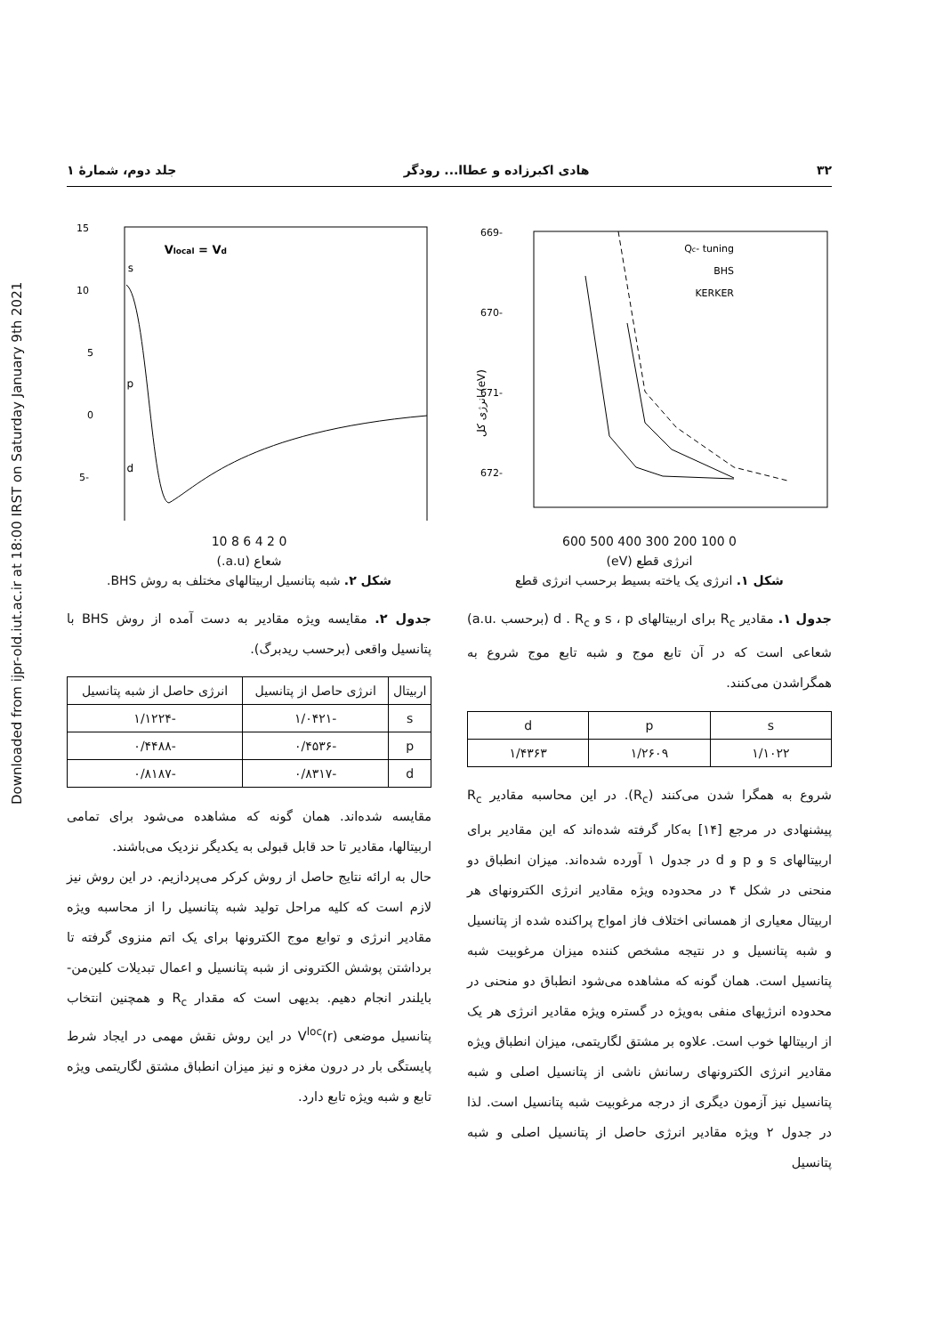Downloaded from ijpr-old.iut.ac.ir at 18:00 IRST on Saturday January 9th 2021
۳۲ هادی اکبرزاده و عطاا... رودگر جلد دوم، شمارهٔ ۱
-669
-670
-671
-672
(eV) انرژی کل
Qc- tuning
BHS
KERKER
0 100 200 300 400 500 600
انرژی قطع (eV)
شکل ۱. انرژی یک یاخته بسیط برحسب انرژی قطع
جدول ۱. مقادیر R<sub>c</sub> برای اربیتالهای s ، p و d . R<sub>c</sub> (برحسب .a.u) شعاعی است که در آن تابع موج و شبه تابع موج شروع به همگراشدن می‌کنند.
| s | p | d |
| --- | --- | --- |
| ۱/۱۰۲۲ | ۱/۲۶۰۹ | ۱/۴۳۶۳ |
شروع به همگرا شدن می‌کنند (R<sub>c</sub>). در این محاسبه مقادیر R<sub>c</sub> پیشنهادی در مرجع [۱۴] به‌کار گرفته شده‌اند که این مقادیر برای اربیتالهای s و p و d در جدول ۱ آورده شده‌اند. میزان انطباق دو منحنی در شکل ۴ در محدوده ویژه مقادیر انرژی الکترونهای هر اربیتال معیاری از همسانی اختلاف فاز امواج پراکنده شده از پتانسیل و شبه پتانسیل و در نتیجه مشخص کننده میزان مرغوبیت شبه پتانسیل است. همان گونه که مشاهده می‌شود انطباق دو منحنی در محدوده انرژیهای منفی به‌ویژه در گستره ویژه مقادیر انرژی هر یک از اربیتالها خوب است. علاوه بر مشتق لگاریتمی، میزان انطباق ویژه مقادیر انرژی الکترونهای رسانش ناشی از پتانسیل اصلی و شبه پتانسیل نیز آزمون دیگری از درجه مرغوبیت شبه پتانسیل است. لذا در جدول ۲ ویژه مقادیر انرژی حاصل از پتانسیل اصلی و شبه پتانسیل
15
10
5
0
-5
Vlocal = Vd
s
p
d
0 2 4 6 8 10
شعاع (a.u.)
شکل ۲. شبه پتانسیل اربیتالهای مختلف به روش BHS.
جدول ۲. مقایسه ویژه مقادیر به دست آمده از روش BHS با پتانسیل واقعی (برحسب ریدبرگ).
| اربیتال | انرژی حاصل از پتانسیل | انرژی حاصل از شبه پتانسیل |
| --- | --- | --- |
| s | -۱/۰۴۲۱ | -۱/۱۲۲۴ |
| p | -۰/۴۵۳۶ | -۰/۴۴۸۸ |
| d | -۰/۸۳۱۷ | -۰/۸۱۸۷ |
مقایسه شده‌اند. همان گونه که مشاهده می‌شود برای تمامی اربیتالها، مقادیر تا حد قابل قبولی به یکدیگر نزدیک می‌باشند.
حال به ارائه نتایج حاصل از روش کرکر می‌پردازیم. در این روش نیز لازم است که کلیه مراحل تولید شبه پتانسیل را از محاسبه ویژه مقادیر انرژی و توابع موج الکترونها برای یک اتم منزوی گرفته تا برداشتن پوشش الکترونی از شبه پتانسیل و اعمال تبدیلات کلین‌من- بایلندر انجام دهیم. بدیهی است که مقدار R<sub>c</sub> و همچنین انتخاب پتانسیل موضعی V<sup>loc</sup>(r) در این روش نقش مهمی در ایجاد شرط پایستگی بار در درون مغزه و نیز میزان انطباق مشتق لگاریتمی ویژه تابع و شبه ویژه تابع دارد.